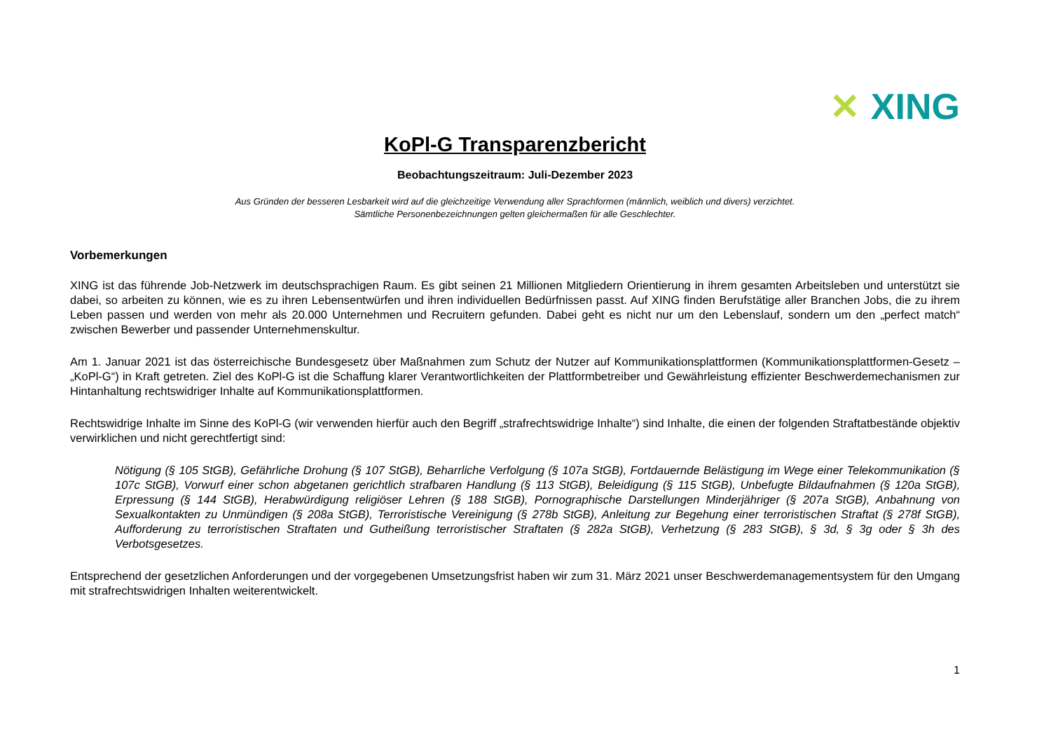✕ XING
KoPl-G Transparenzbericht
Beobachtungszeitraum: Juli-Dezember 2023
Aus Gründen der besseren Lesbarkeit wird auf die gleichzeitige Verwendung aller Sprachformen (männlich, weiblich und divers) verzichtet.
Sämtliche Personenbezeichnungen gelten gleichermaßen für alle Geschlechter.
Vorbemerkungen
XING ist das führende Job-Netzwerk im deutschsprachigen Raum. Es gibt seinen 21 Millionen Mitgliedern Orientierung in ihrem gesamten Arbeitsleben und unterstützt sie dabei, so arbeiten zu können, wie es zu ihren Lebensentwürfen und ihren individuellen Bedürfnissen passt. Auf XING finden Berufstätige aller Branchen Jobs, die zu ihrem Leben passen und werden von mehr als 20.000 Unternehmen und Recruitern gefunden. Dabei geht es nicht nur um den Lebenslauf, sondern um den „perfect match“ zwischen Bewerber und passender Unternehmenskultur.
Am 1. Januar 2021 ist das österreichische Bundesgesetz über Maßnahmen zum Schutz der Nutzer auf Kommunikationsplattformen (Kommunikationsplattformen-Gesetz – „KoPl-G“) in Kraft getreten. Ziel des KoPl-G ist die Schaffung klarer Verantwortlichkeiten der Plattformbetreiber und Gewährleistung effizienter Beschwerdemechanismen zur Hintanhaltung rechtswidriger Inhalte auf Kommunikationsplattformen.
Rechtswidrige Inhalte im Sinne des KoPl-G (wir verwenden hierfür auch den Begriff „strafrechtswidrige Inhalte“) sind Inhalte, die einen der folgenden Straftatbestände objektiv verwirklichen und nicht gerechtfertigt sind:
Nötigung (§ 105 StGB), Gefährliche Drohung (§ 107 StGB), Beharrliche Verfolgung (§ 107a StGB), Fortdauernde Belästigung im Wege einer Telekommunikation (§ 107c StGB), Vorwurf einer schon abgetanen gerichtlich strafbaren Handlung (§ 113 StGB), Beleidigung (§ 115 StGB), Unbefugte Bildaufnahmen (§ 120a StGB), Erpressung (§ 144 StGB), Herabwürdigung religiöser Lehren (§ 188 StGB), Pornographische Darstellungen Minderjähriger (§ 207a StGB), Anbahnung von Sexualkontakten zu Unmündigen (§ 208a StGB), Terroristische Vereinigung (§ 278b StGB), Anleitung zur Begehung einer terroristischen Straftat (§ 278f StGB), Aufforderung zu terroristischen Straftaten und Gutheißung terroristischer Straftaten (§ 282a StGB), Verhetzung (§ 283 StGB), § 3d, § 3g oder § 3h des Verbotsgesetzes.
Entsprechend der gesetzlichen Anforderungen und der vorgegebenen Umsetzungsfrist haben wir zum 31. März 2021 unser Beschwerdemanagementsystem für den Umgang mit strafrechtswidrigen Inhalten weiterentwickelt.
1